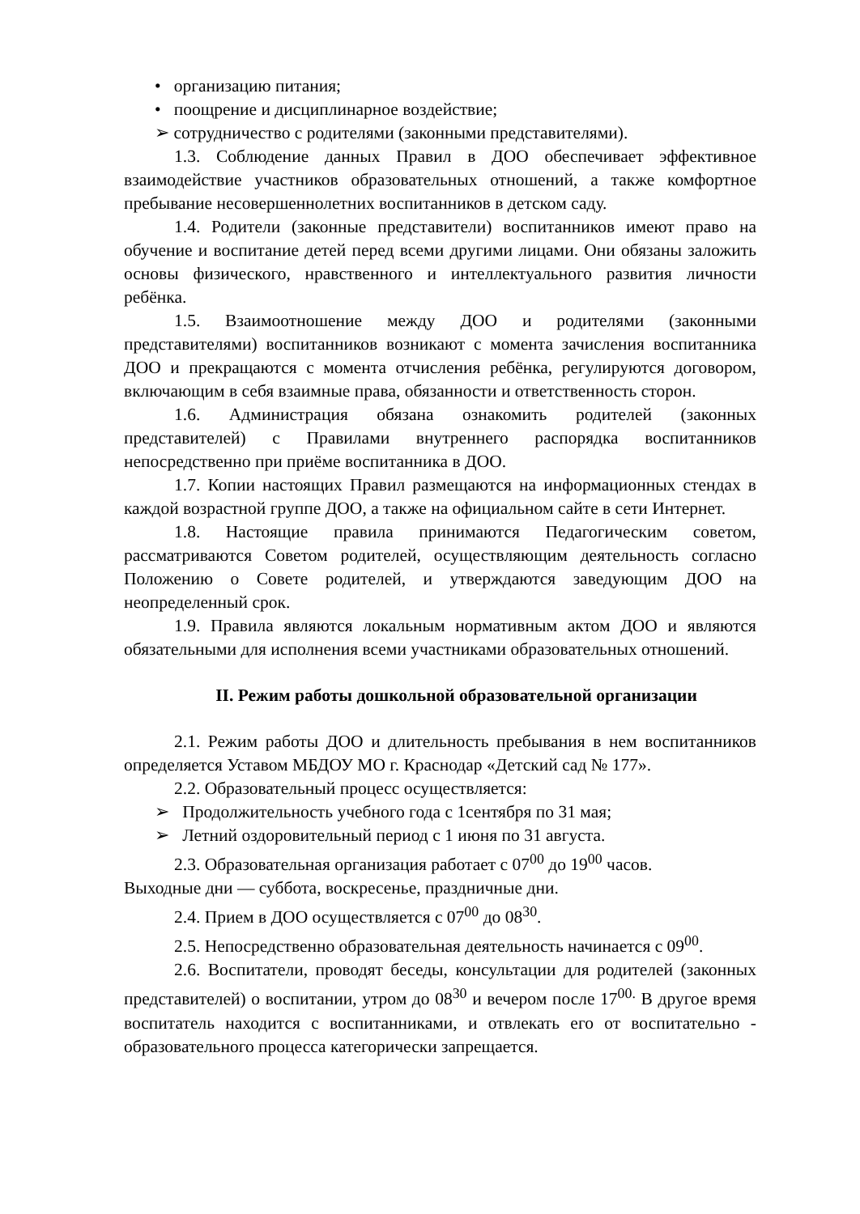• организацию питания;
• поощрение и дисциплинарное воздействие;
➢ сотрудничество с родителями (законными представителями).
1.3. Соблюдение данных Правил в ДОО обеспечивает эффективное взаимодействие участников образовательных отношений, а также комфортное пребывание несовершеннолетних воспитанников в детском саду.
1.4. Родители (законные представители) воспитанников имеют право на обучение и воспитание детей перед всеми другими лицами. Они обязаны заложить основы физического, нравственного и интеллектуального развития личности ребёнка.
1.5. Взаимоотношение между ДОО и родителями (законными представителями) воспитанников возникают с момента зачисления воспитанника ДОО и прекращаются с момента отчисления ребёнка, регулируются договором, включающим в себя взаимные права, обязанности и ответственность сторон.
1.6. Администрация обязана ознакомить родителей (законных представителей) с Правилами внутреннего распорядка воспитанников непосредственно при приёме воспитанника в ДОО.
1.7. Копии настоящих Правил размещаются на информационных стендах в каждой возрастной группе ДОО, а также на официальном сайте в сети Интернет.
1.8. Настоящие правила принимаются Педагогическим советом, рассматриваются Советом родителей, осуществляющим деятельность согласно Положению о Совете родителей, и утверждаются заведующим ДОО на неопределенный срок.
1.9. Правила являются локальным нормативным актом ДОО и являются обязательными для исполнения всеми участниками образовательных отношений.
II. Режим работы дошкольной образовательной организации
2.1. Режим работы ДОО и длительность пребывания в нем воспитанников определяется Уставом МБДОУ МО г. Краснодар «Детский сад № 177».
2.2. Образовательный процесс осуществляется:
➢ Продолжительность учебного года с 1сентября по 31 мая;
➢ Летний оздоровительный период с 1 июня по 31 августа.
2.3. Образовательная организация работает с 07<sup>00</sup> до 19<sup>00</sup> часов.
Выходные дни — суббота, воскресенье, праздничные дни.
2.4. Прием в ДОО осуществляется с 07<sup>00</sup> до 08<sup>30</sup>.
2.5. Непосредственно образовательная деятельность начинается с 09<sup>00</sup>.
2.6. Воспитатели, проводят беседы, консультации для родителей (законных представителей) о воспитании, утром до 08<sup>30</sup> и вечером после 17<sup>00.</sup> В другое время воспитатель находится с воспитанниками, и отвлекать его от воспитательно - образовательного процесса категорически запрещается.